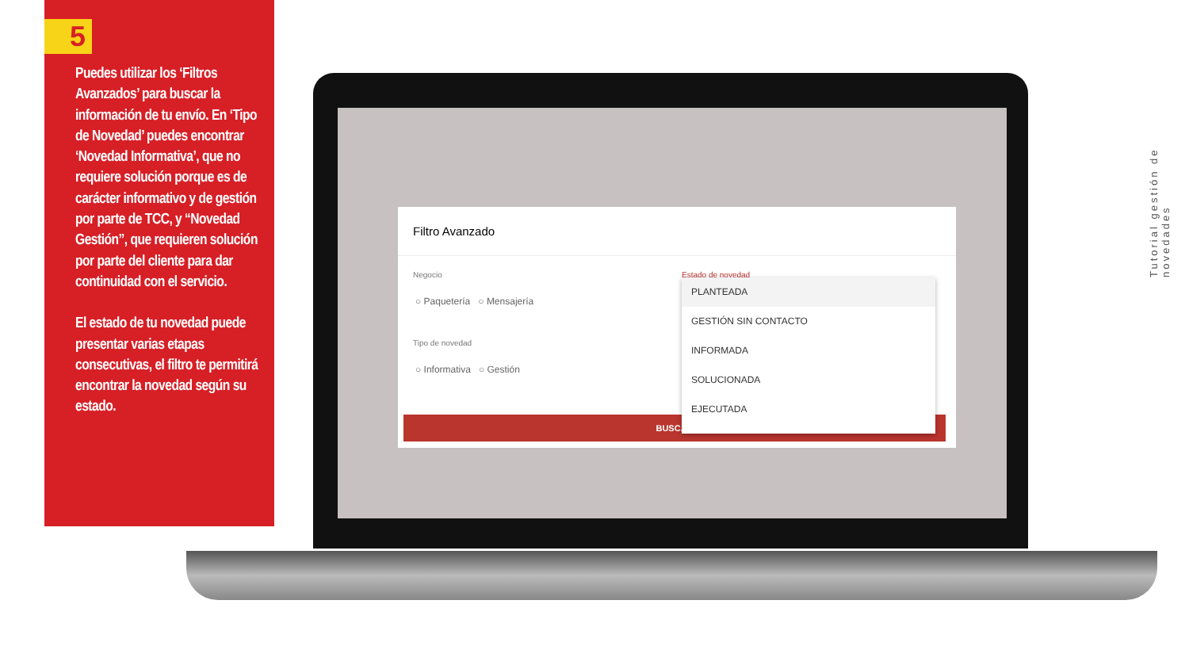5
Puedes utilizar los ‘Filtros Avanzados’ para buscar la información de tu envío. En ‘Tipo de Novedad’ puedes encontrar ‘Novedad Informativa’, que no requiere solución porque es de carácter informativo y de gestión por parte de TCC, y “Novedad Gestión”, que requieren solución por parte del cliente para dar continuidad con el servicio.
El estado de tu novedad puede presentar varias etapas consecutivas, el filtro te permitirá encontrar la novedad según su estado.
Tutorial gestión de novedades
Filtro Avanzado
Negocio
○ Paquetería ○ Mensajería
Tipo de novedad
○ Informativa ○ Gestión
Estado de novedad
BUSCAR
PLANTEADA
GESTIÓN SIN CONTACTO
INFORMADA
SOLUCIONADA
EJECUTADA